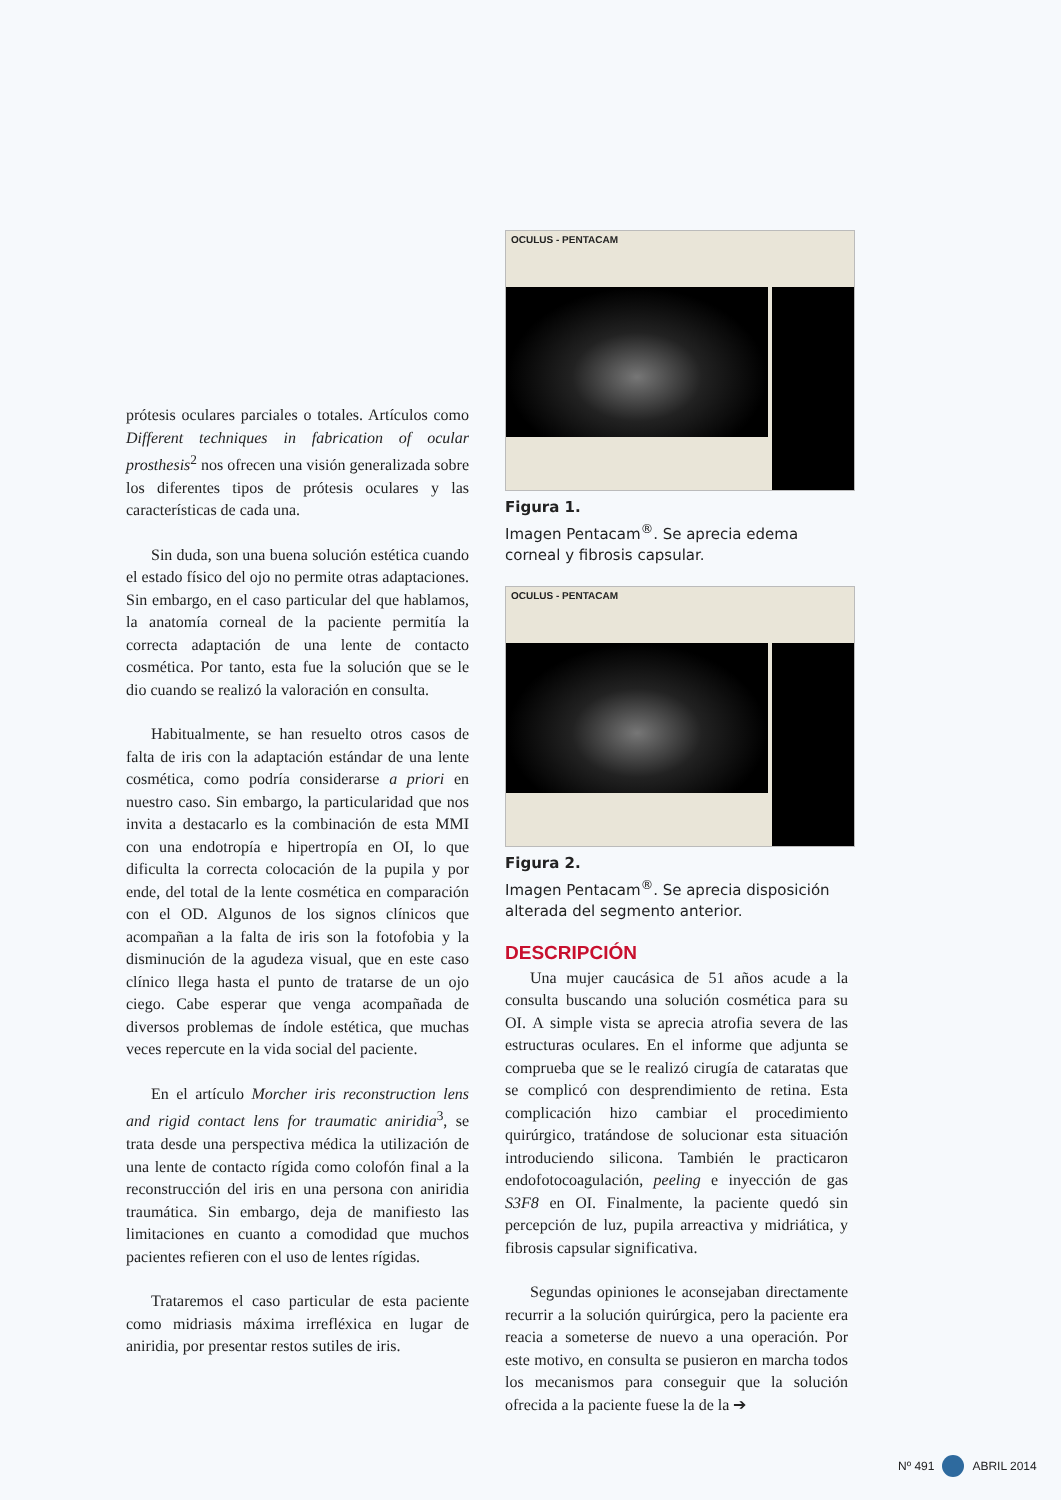prótesis oculares parciales o totales. Artículos como Different techniques in fabrication of ocular prosthesis<sup>2</sup> nos ofrecen una visión generalizada sobre los diferentes tipos de prótesis oculares y las características de cada una.
Sin duda, son una buena solución estética cuando el estado físico del ojo no permite otras adaptaciones. Sin embargo, en el caso particular del que hablamos, la anatomía corneal de la paciente permitía la correcta adaptación de una lente de contacto cosmética. Por tanto, esta fue la solución que se le dio cuando se realizó la valoración en consulta.
Habitualmente, se han resuelto otros casos de falta de iris con la adaptación estándar de una lente cosmética, como podría considerarse a priori en nuestro caso. Sin embargo, la particularidad que nos invita a destacarlo es la combinación de esta MMI con una endotropía e hipertropía en OI, lo que dificulta la correcta colocación de la pupila y por ende, del total de la lente cosmética en comparación con el OD. Algunos de los signos clínicos que acompañan a la falta de iris son la fotofobia y la disminución de la agudeza visual, que en este caso clínico llega hasta el punto de tratarse de un ojo ciego. Cabe esperar que venga acompañada de diversos problemas de índole estética, que muchas veces repercute en la vida social del paciente.
En el artículo Morcher iris reconstruction lens and rigid contact lens for traumatic aniridia<sup>3</sup>, se trata desde una perspectiva médica la utilización de una lente de contacto rígida como colofón final a la reconstrucción del iris en una persona con aniridia traumática. Sin embargo, deja de manifiesto las limitaciones en cuanto a comodidad que muchos pacientes refieren con el uso de lentes rígidas.
Trataremos el caso particular de esta paciente como midriasis máxima irrefléxica en lugar de aniridia, por presentar restos sutiles de iris.
OCULUS - PENTACAM
Figura 1.
Imagen Pentacam<sup>®</sup>. Se aprecia edema corneal y fibrosis capsular.
OCULUS - PENTACAM
Figura 2.
Imagen Pentacam<sup>®</sup>. Se aprecia disposición alterada del segmento anterior.
DESCRIPCIÓN
Una mujer caucásica de 51 años acude a la consulta buscando una solución cosmética para su OI. A simple vista se aprecia atrofia severa de las estructuras oculares. En el informe que adjunta se comprueba que se le realizó cirugía de cataratas que se complicó con desprendimiento de retina. Esta complicación hizo cambiar el procedimiento quirúrgico, tratándose de solucionar esta situación introduciendo silicona. También le practicaron endofotocoagulación, peeling e inyección de gas S3F8 en OI. Finalmente, la paciente quedó sin percepción de luz, pupila arreactiva y midriática, y fibrosis capsular significativa.
Segundas opiniones le aconsejaban directamente recurrir a la solución quirúrgica, pero la paciente era reacia a someterse de nuevo a una operación. Por este motivo, en consulta se pusieron en marcha todos los mecanismos para conseguir que la solución ofrecida a la paciente fuese la de la ➔
Nº 491 ABRIL 2014